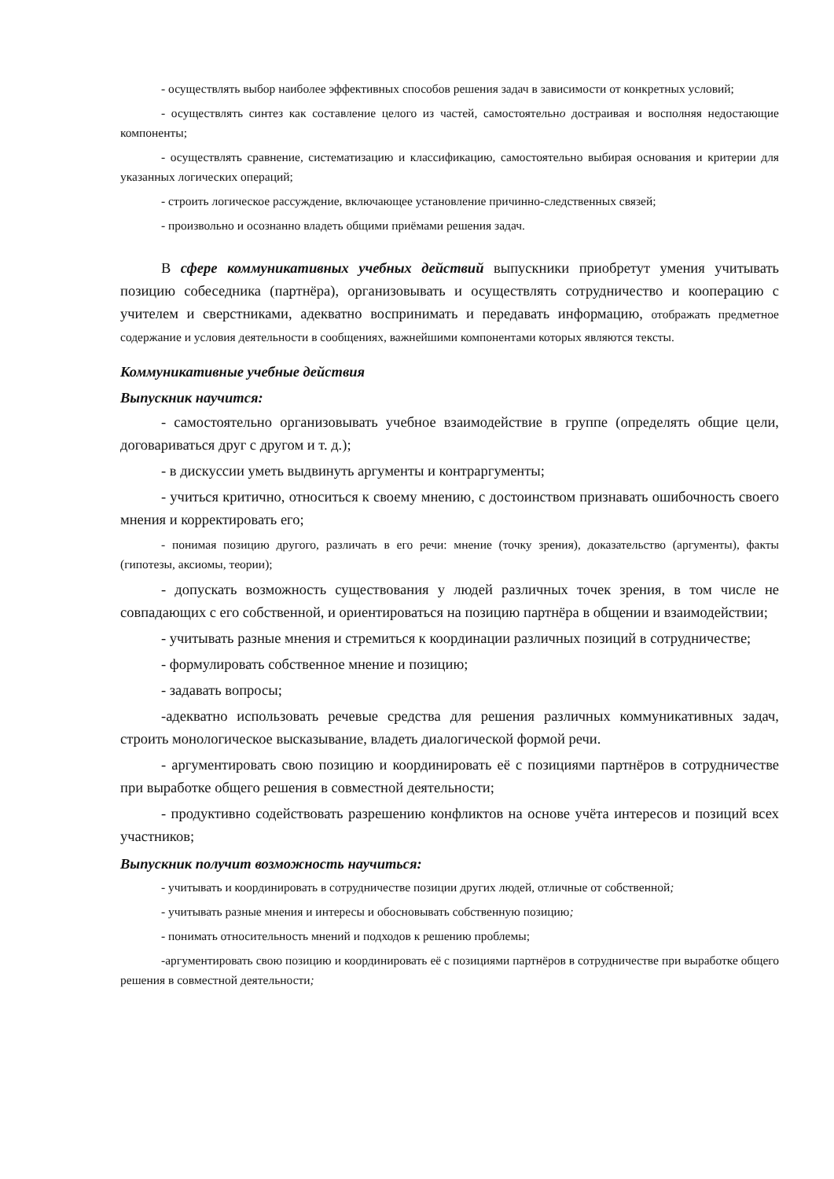- осуществлять выбор наиболее эффективных способов решения задач в зависимости от конкретных условий;
- осуществлять синтез как составление целого из частей, самостоятельно достраивая и восполняя недостающие компоненты;
- осуществлять сравнение, систематизацию и классификацию, самостоятельно выбирая основания и критерии для указанных логических операций;
- строить логическое рассуждение, включающее установление причинно-следственных связей;
- произвольно и осознанно владеть общими приёмами решения задач.
В сфере коммуникативных учебных действий выпускники приобретут умения учитывать позицию собеседника (партнёра), организовывать и осуществлять сотрудничество и кооперацию с учителем и сверстниками, адекватно воспринимать и передавать информацию, отображать предметное содержание и условия деятельности в сообщениях, важнейшими компонентами которых являются тексты.
Коммуникативные учебные действия
Выпускник научится:
- самостоятельно организовывать учебное взаимодействие в группе (определять общие цели, договариваться друг с другом и т. д.);
- в дискуссии уметь выдвинуть аргументы и контраргументы;
- учиться критично, относиться к своему мнению, с достоинством признавать ошибочность своего мнения и корректировать его;
- понимая позицию другого, различать в его речи: мнение (точку зрения), доказательство (аргументы), факты (гипотезы, аксиомы, теории);
- допускать возможность существования у людей различных точек зрения, в том числе не совпадающих с его собственной, и ориентироваться на позицию партнёра в общении и взаимодействии;
- учитывать разные мнения и стремиться к координации различных позиций в сотрудничестве;
- формулировать собственное мнение и позицию;
- задавать вопросы;
-адекватно использовать речевые средства для решения различных коммуникативных задач, строить монологическое высказывание, владеть диалогической формой речи.
- аргументировать свою позицию и координировать её с позициями партнёров в сотрудничестве при выработке общего решения в совместной деятельности;
- продуктивно содействовать разрешению конфликтов на основе учёта интересов и позиций всех участников;
Выпускник получит возможность научиться:
- учитывать и координировать в сотрудничестве позиции других людей, отличные от собственной;
- учитывать разные мнения и интересы и обосновывать собственную позицию;
- понимать относительность мнений и подходов к решению проблемы;
-аргументировать свою позицию и координировать её с позициями партнёров в сотрудничестве при выработке общего решения в совместной деятельности;